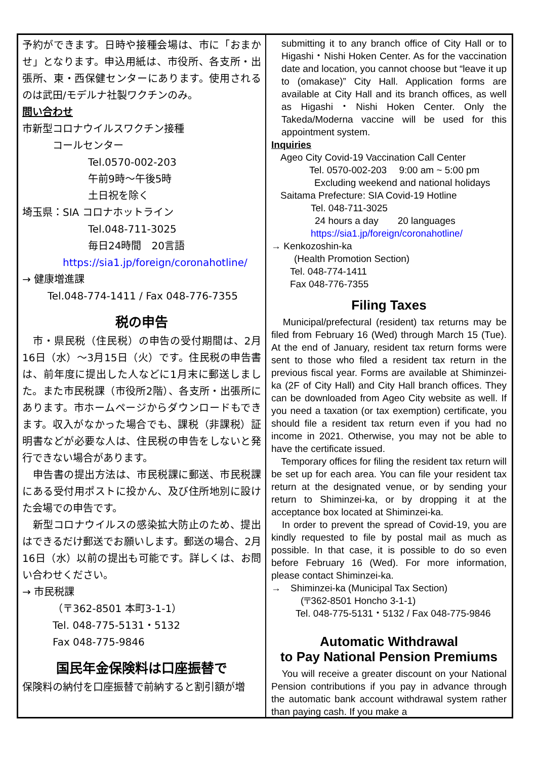予約ができます。日時や接種会場は、市に「おまかせ」となります。申込用紙は、市役所、各支所・出張所、東・西保健センターにあります。使用されるのは武田/モデルナ社製ワクチンのみ。
問い合わせ
市新型コロナウイルスワクチン接種
コールセンター
Tel.0570-002-203
午前9時～午後5時
土日祝を除く
埼玉県：SIA コロナホットライン
Tel.048-711-3025
毎日24時間　20言語
https://sia1.jp/foreign/coronahotline/
→ 健康増進課
Tel.048-774-1411 / Fax 048-776-7355
税の申告
　市・県民税（住民税）の申告の受付期間は、2月16日（水）～3月15日（火）です。住民税の申告書は、前年度に提出した人などに1月末に郵送しました。また市民税課（市役所2階）、各支所・出張所にあります。市ホームページからダウンロードもできます。収入がなかった場合でも、課税（非課税）証明書などが必要な人は、住民税の申告をしないと発行できない場合があります。
　申告書の提出方法は、市民税課に郵送、市民税課にある受付用ポストに投かん、及び住所地別に設けた会場での申告です。
　新型コロナウイルスの感染拡大防止のため、提出はできるだけ郵送でお願いします。郵送の場合、2月16日（水）以前の提出も可能です。詳しくは、お問い合わせください。
→ 市民税課
（〒362-8501 本町3-1-1）
Tel. 048-775-5131・5132
Fax 048-775-9846
国民年金保険料は口座振替で
保険料の納付を口座振替で前納すると割引額が増
submitting it to any branch office of City Hall or to Higashi・Nishi Hoken Center. As for the vaccination date and location, you cannot choose but “leave it up to (omakase)” City Hall. Application forms are available at City Hall and its branch offices, as well as Higashi・Nishi Hoken Center. Only the Takeda/Moderna vaccine will be used for this appointment system.
Inquiries
Ageo City Covid-19 Vaccination Call Center
Tel. 0570-002-203　 9:00 am ~ 5:00 pm
Excluding weekend and national holidays
Saitama Prefecture: SIA Covid-19 Hotline
Tel. 048-711-3025
24 hours a day　　20 languages
https://sia1.jp/foreign/coronahotline/
→ Kenkozoshin-ka
(Health Promotion Section)
Tel. 048-774-1411
Fax 048-776-7355
Filing Taxes
　Municipal/prefectural (resident) tax returns may be filed from February 16 (Wed) through March 15 (Tue). At the end of January, resident tax return forms were sent to those who filed a resident tax return in the previous fiscal year. Forms are available at Shiminzei-ka (2F of City Hall) and City Hall branch offices. They can be downloaded from Ageo City website as well. If you need a taxation (or tax exemption) certificate, you should file a resident tax return even if you had no income in 2021. Otherwise, you may not be able to have the certificate issued.
　Temporary offices for filing the resident tax return will be set up for each area. You can file your resident tax return at the designated venue, or by sending your return to Shiminzei-ka, or by dropping it at the acceptance box located at Shiminzei-ka.
　In order to prevent the spread of Covid-19, you are kindly requested to file by postal mail as much as possible. In that case, it is possible to do so even before February 16 (Wed). For more information, please contact Shiminzei-ka.
→　Shiminzei-ka (Municipal Tax Section)
(〒362-8501 Honcho 3-1-1)
Tel. 048-775-5131・5132 / Fax 048-775-9846
Automatic Withdrawal
to Pay National Pension Premiums
　You will receive a greater discount on your National Pension contributions if you pay in advance through the automatic bank account withdrawal system rather than paying cash. If you make a